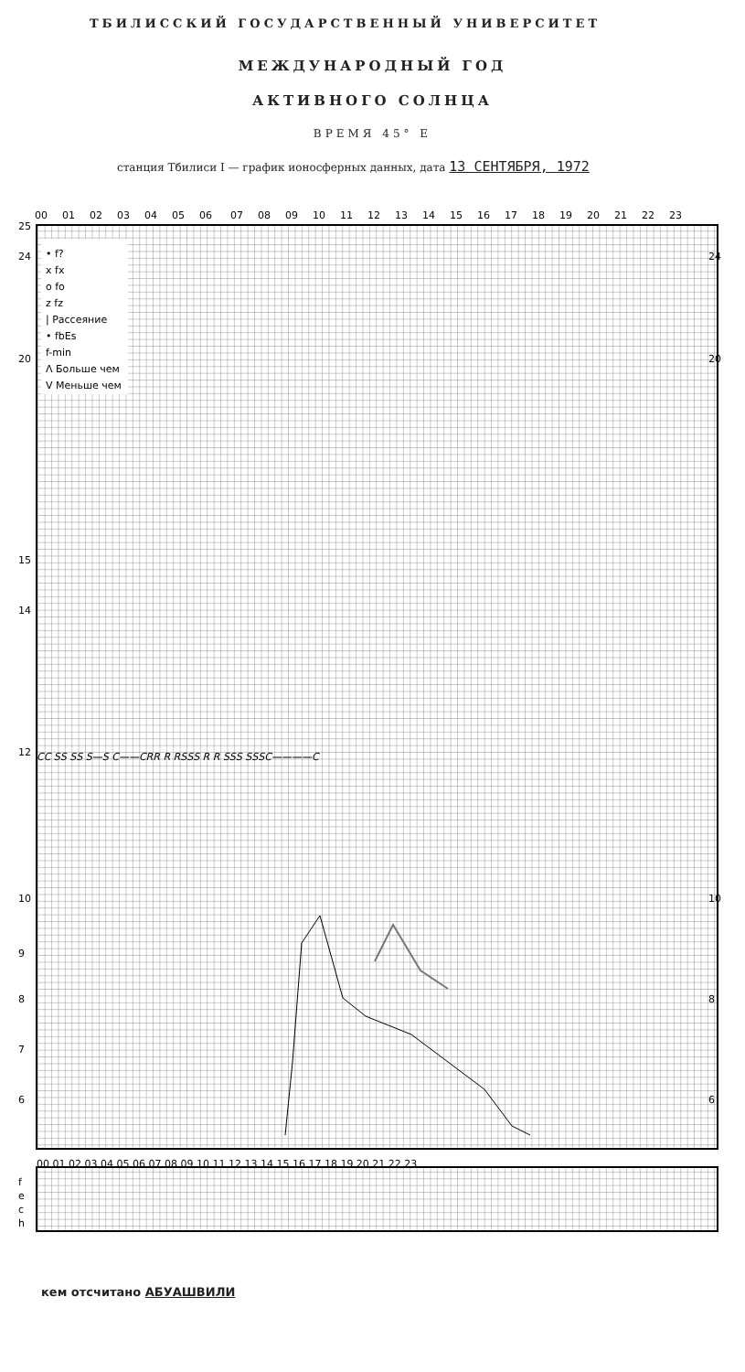ТБИЛИССКИЙ ГОСУДАРСТВЕННЫЙ УНИВЕРСИТЕТ
МЕЖДУНАРОДНЫЙ ГОД
АКТИВНОГО СОЛНЦА
ВРЕМЯ 45° E
станция Тбилиси I — график ионосферных данных, дата 13 СЕНТЯБРЯ, 1972
00
01
02
03
04
05
06
07
08
09
10
11
12
13
14
15
16
17
18
19
20
21
22
23
25
24
20
15
14
12
10
9
8
7
6
24
20
10
8
6
• f?
x fx
o fo
z fz
| Рассеяние
• fbEs
f-min
Λ Больше чем
V Меньше чем
CC SS SS S—S C——CRR R RSSS R R SSS SSSC————C
00 01 02 03 04 05 06 07 08 09 10 11 12 13 14 15 16 17 18 19 20 21 22 23
f
e
c
h
кем отсчитано АБУАШВИЛИ